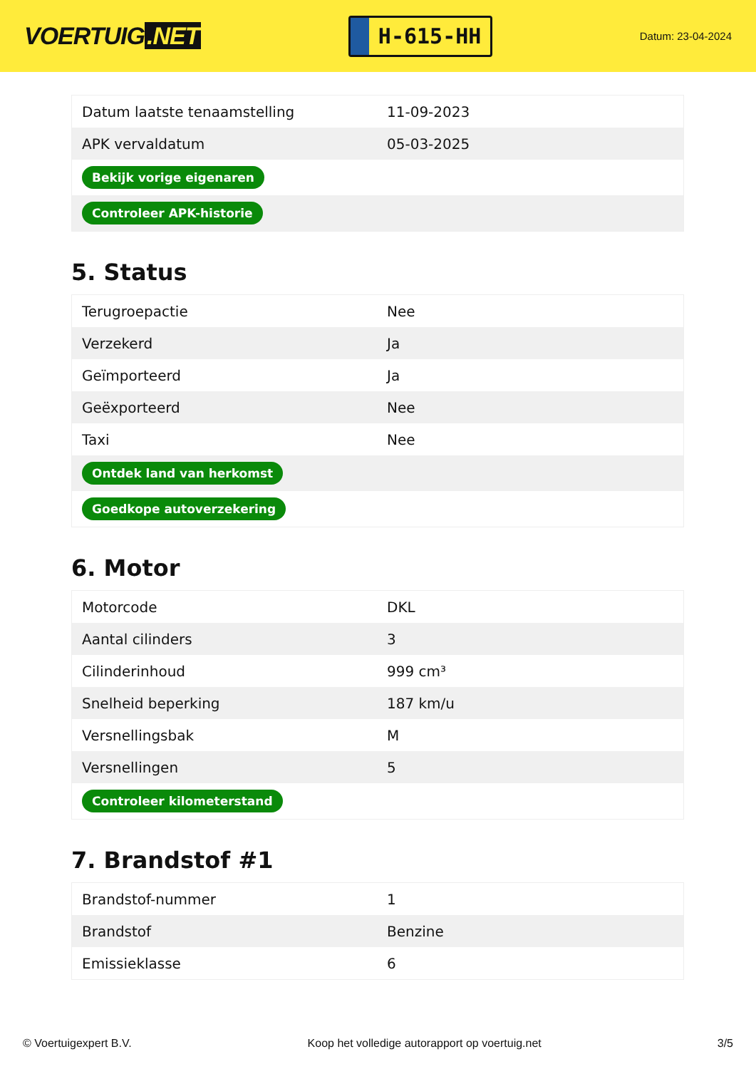VOERTUIG.NET
H-615-HH
Datum: 23-04-2024
| Datum laatste tenaamstelling | 11-09-2023 |
| APK vervaldatum | 05-03-2025 |
| Bekijk vorige eigenaren | |
| Controleer APK-historie | |
5. Status
| Terugroepactie | Nee |
| Verzekerd | Ja |
| Geïmporteerd | Ja |
| Geëxporteerd | Nee |
| Taxi | Nee |
| Ontdek land van herkomst | |
| Goedkope autoverzekering | |
6. Motor
| Motorcode | DKL |
| Aantal cilinders | 3 |
| Cilinderinhoud | 999 cm³ |
| Snelheid beperking | 187 km/u |
| Versnellingsbak | M |
| Versnellingen | 5 |
| Controleer kilometerstand | |
7. Brandstof #1
| Brandstof-nummer | 1 |
| Brandstof | Benzine |
| Emissieklasse | 6 |
© Voertuigexpert B.V. Koop het volledige autorapport op voertuig.net 3/5